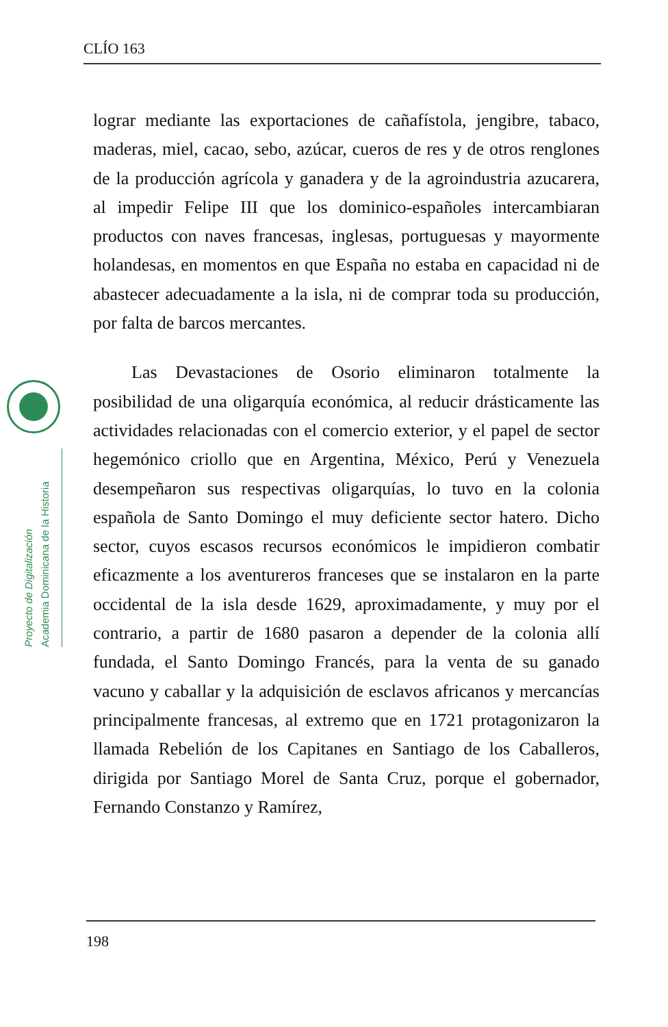CLÍO 163
Proyecto de Digitalización
Academia Dominicana de la Historia
lograr mediante las exportaciones de cañafístola, jengibre, tabaco, maderas, miel, cacao, sebo, azúcar, cueros de res y de otros renglones de la producción agrícola y ganadera y de la agroindustria azucarera, al impedir Felipe III que los dominico-españoles intercambiaran productos con naves francesas, inglesas, portuguesas y mayormente holandesas, en momentos en que España no estaba en capacidad ni de abastecer adecuadamente a la isla, ni de comprar toda su producción, por falta de barcos mercantes.
Las Devastaciones de Osorio eliminaron totalmente la posibilidad de una oligarquía económica, al reducir drásticamente las actividades relacionadas con el comercio exterior, y el papel de sector hegemónico criollo que en Argentina, México, Perú y Venezuela desempeñaron sus respectivas oligarquías, lo tuvo en la colonia española de Santo Domingo el muy deficiente sector hatero. Dicho sector, cuyos escasos recursos económicos le impidieron combatir eficazmente a los aventureros franceses que se instalaron en la parte occidental de la isla desde 1629, aproximadamente, y muy por el contrario, a partir de 1680 pasaron a depender de la colonia allí fundada, el Santo Domingo Francés, para la venta de su ganado vacuno y caballar y la adquisición de esclavos africanos y mercancías principalmente francesas, al extremo que en 1721 protagonizaron la llamada Rebelión de los Capitanes en Santiago de los Caballeros, dirigida por Santiago Morel de Santa Cruz, porque el gobernador, Fernando Constanzo y Ramírez,
198